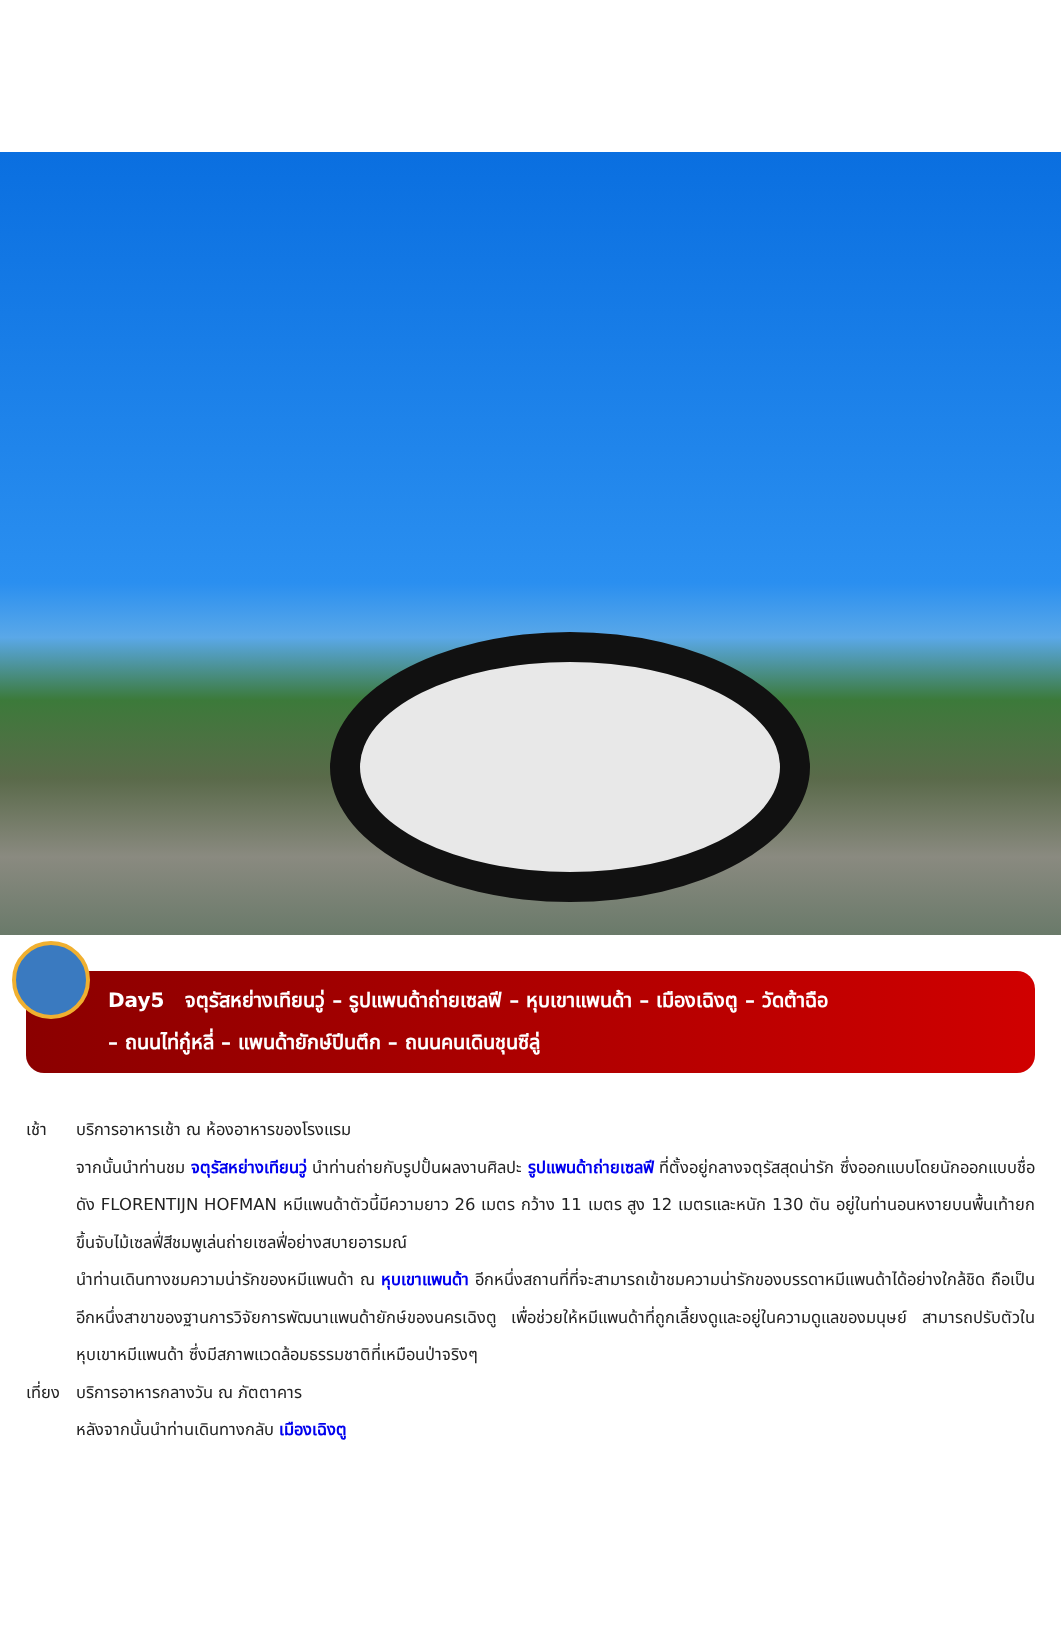Day5 จตุรัสหย่างเทียนวู่ – รูปแพนด้าถ่ายเซลฟี – หุบเขาแพนด้า – เมืองเฉิงตู – วัดต้าฉือ
– ถนนไท่กู๋หลี่ – แพนด้ายักษ์ปีนตึก – ถนนคนเดินชุนซีลู่
เช้า บริการอาหารเช้า ณ ห้องอาหารของโรงแรม
จากนั้นนำท่านชม จตุรัสหย่างเทียนวู่ นำท่านถ่ายกับรูปปั้นผลงานศิลปะ รูปแพนด้าถ่ายเซลฟี ที่ตั้งอยู่กลางจตุรัสสุดน่ารัก ซึ่งออกแบบโดยนักออกแบบชื่อดัง FLORENTIJN HOFMAN หมีแพนด้าตัวนี้มีความยาว 26 เมตร กว้าง 11 เมตร สูง 12 เมตรและหนัก 130 ตัน อยู่ในท่านอนหงายบนพื้นเท้ายกขึ้นจับไม้เซลฟี่สีชมพูเล่นถ่ายเซลฟี่อย่างสบายอารมณ์
นำท่านเดินทางชมความน่ารักของหมีแพนด้า ณ หุบเขาแพนด้า อีกหนึ่งสถานที่ที่จะสามารถเข้าชมความน่ารักของบรรดาหมีแพนด้าได้อย่างใกล้ชิด ถือเป็นอีกหนึ่งสาขาของฐานการวิจัยการพัฒนาแพนด้ายักษ์ของนครเฉิงตู เพื่อช่วยให้หมีแพนด้าที่ถูกเลี้ยงดูและอยู่ในความดูแลของมนุษย์ สามารถปรับตัวในหุบเขาหมีแพนด้า ซึ่งมีสภาพแวดล้อมธรรมชาติที่เหมือนป่าจริงๆ
เที่ยง บริการอาหารกลางวัน ณ ภัตตาคาร
หลังจากนั้นนำท่านเดินทางกลับ เมืองเฉิงตู